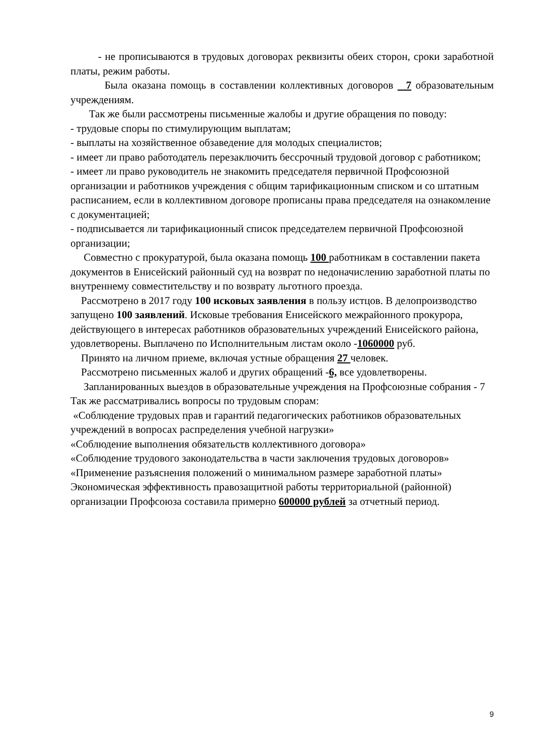- не прописываются в трудовых договорах реквизиты обеих сторон, сроки заработной платы, режим работы.
Была оказана помощь в составлении коллективных договоров 7 образовательным учреждениям.
Так же были рассмотрены письменные жалобы и другие обращения по поводу:
- трудовые споры по стимулирующим выплатам;
- выплаты на хозяйственное обзаведение для молодых специалистов;
- имеет ли право работодатель перезаключить бессрочный трудовой договор с работником;
- имеет ли право руководитель не знакомить председателя первичной Профсоюзной организации и работников учреждения с общим тарификационным списком и со штатным расписанием, если в коллективном договоре прописаны права председателя на ознакомление с документацией;
- подписывается ли тарификационный список председателем первичной Профсоюзной организации;
Совместно с прокуратурой, была оказана помощь 100 работникам в составлении пакета документов в Енисейский районный суд на возврат по недоначислению заработной платы по внутреннему совместительству и по возврату льготного проезда.
Рассмотрено в 2017 году 100 исковых заявления в пользу истцов. В делопроизводство запущено 100 заявлений. Исковые требования Енисейского межрайонного прокурора, действующего в интересах работников образовательных учреждений Енисейского района, удовлетворены. Выплачено по Исполнительным листам около -1060000 руб.
Принято на личном приеме, включая устные обращения 27 человек.
Рассмотрено письменных жалоб и других обращений -6, все удовлетворены.
Запланированных выездов в образовательные учреждения на Профсоюзные собрания - 7
Так же рассматривались вопросы по трудовым спорам:
«Соблюдение трудовых прав и гарантий педагогических работников образовательных учреждений в вопросах распределения учебной нагрузки»
«Соблюдение выполнения обязательств коллективного договора»
«Соблюдение трудового законодательства в части заключения трудовых договоров»
«Применение разъяснения положений о минимальном размере заработной платы»
Экономическая эффективность правозащитной работы территориальной (районной) организации Профсоюза составила примерно 600000 рублей за отчетный период.
9